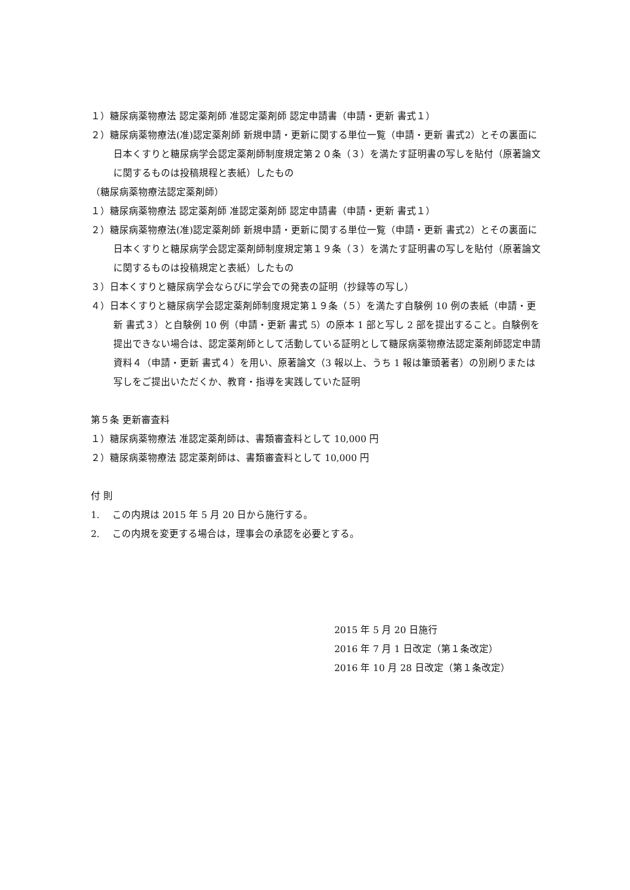１）糖尿病薬物療法 認定薬剤師 准認定薬剤師 認定申請書（申請・更新 書式１）
２）糖尿病薬物療法(准)認定薬剤師 新規申請・更新に関する単位一覧（申請・更新 書式2）とその裏面に日本くすりと糖尿病学会認定薬剤師制度規定第２０条（３）を満たす証明書の写しを貼付（原著論文に関するものは投稿規程と表紙）したもの
（糖尿病薬物療法認定薬剤師）
１）糖尿病薬物療法 認定薬剤師 准認定薬剤師 認定申請書（申請・更新 書式１）
２）糖尿病薬物療法(准)認定薬剤師 新規申請・更新に関する単位一覧（申請・更新 書式2）とその裏面に日本くすりと糖尿病学会認定薬剤師制度規定第１９条（３）を満たす証明書の写しを貼付（原著論文に関するものは投稿規定と表紙）したもの
３）日本くすりと糖尿病学会ならびに学会での発表の証明（抄録等の写し）
４）日本くすりと糖尿病学会認定薬剤師制度規定第１９条（５）を満たす自験例 10 例の表紙（申請・更新 書式３）と自験例 10 例（申請・更新 書式 5）の原本 1 部と写し 2 部を提出すること。自験例を提出できない場合は、認定薬剤師として活動している証明として糖尿病薬物療法認定薬剤師認定申請資料４（申請・更新 書式４）を用い、原著論文（3 報以上、うち 1 報は筆頭著者）の別刷りまたは写しをご提出いただくか、教育・指導を実践していた証明
第５条 更新審査料
１）糖尿病薬物療法 准認定薬剤師は、書類審査料として 10,000 円
２）糖尿病薬物療法 認定薬剤師は、書類審査料として 10,000 円
付 則
1.　 この内規は 2015 年 5 月 20 日から施行する。
2.　 この内規を変更する場合は，理事会の承認を必要とする。
2015 年 5 月 20 日施行
2016 年 7 月 1 日改定（第１条改定）
2016 年 10 月 28 日改定（第１条改定）